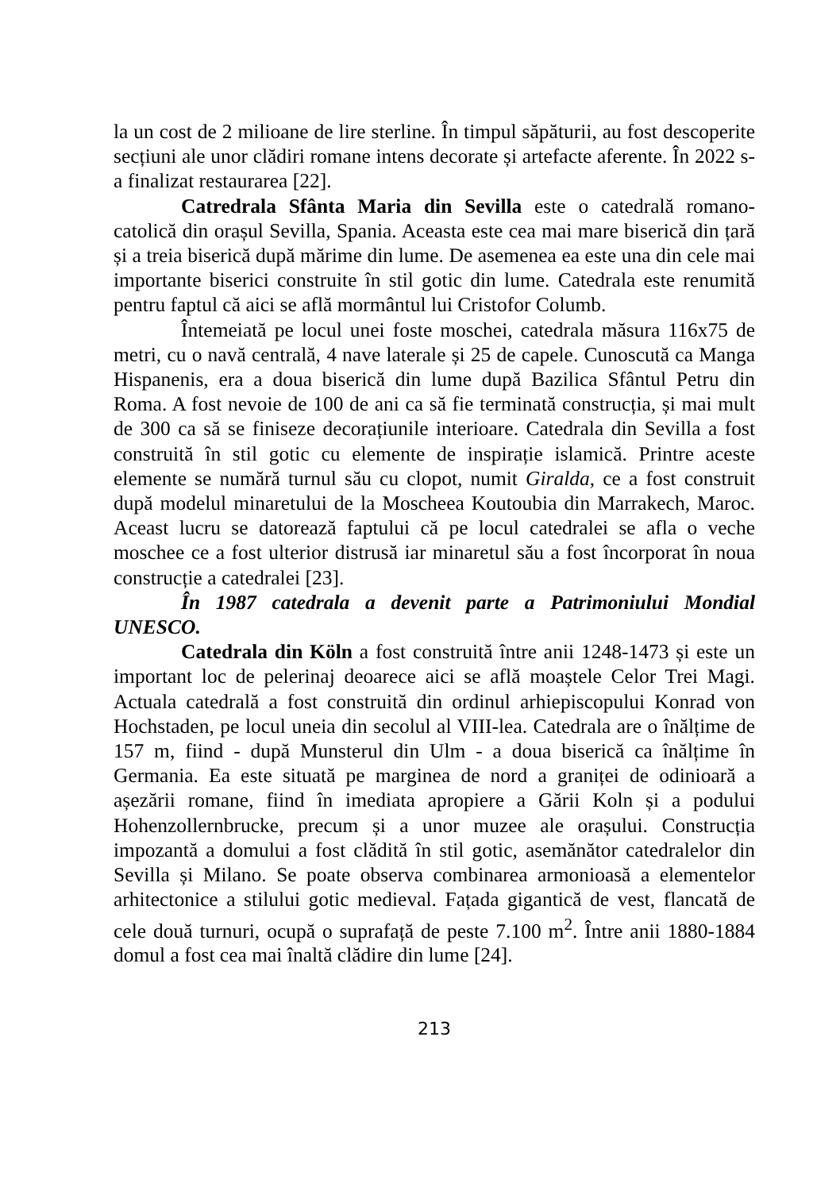la un cost de 2 milioane de lire sterline. În timpul săpăturii, au fost descoperite secțiuni ale unor clădiri romane intens decorate și artefacte aferente. În 2022 s-a finalizat restaurarea [22].
Catredrala Sfânta Maria din Sevilla este o catedrală romano-catolică din orașul Sevilla, Spania. Aceasta este cea mai mare biserică din țară și a treia biserică după mărime din lume. De asemenea ea este una din cele mai importante biserici construite în stil gotic din lume. Catedrala este renumită pentru faptul că aici se află mormântul lui Cristofor Columb.
Întemeiată pe locul unei foste moschei, catedrala măsura 116x75 de metri, cu o navă centrală, 4 nave laterale și 25 de capele. Cunoscută ca Manga Hispanenis, era a doua biserică din lume după Bazilica Sfântul Petru din Roma. A fost nevoie de 100 de ani ca să fie terminată construcția, și mai mult de 300 ca să se finiseze decorațiunile interioare. Catedrala din Sevilla a fost construită în stil gotic cu elemente de inspirație islamică. Printre aceste elemente se numără turnul său cu clopot, numit Giralda, ce a fost construit după modelul minaretului de la Moscheea Koutoubia din Marrakech, Maroc. Aceast lucru se datorează faptului că pe locul catedralei se afla o veche moschee ce a fost ulterior distrusă iar minaretul său a fost încorporat în noua construcție a catedralei [23].
În 1987 catedrala a devenit parte a Patrimoniului Mondial UNESCO.
Catedrala din Köln a fost construită între anii 1248-1473 și este un important loc de pelerinaj deoarece aici se află moaștele Celor Trei Magi. Actuala catedrală a fost construită din ordinul arhiepiscopului Konrad von Hochstaden, pe locul uneia din secolul al VIII-lea. Catedrala are o înălțime de 157 m, fiind - după Munsterul din Ulm - a doua biserică ca înălțime în Germania. Ea este situată pe marginea de nord a graniței de odinioară a așezării romane, fiind în imediata apropiere a Gării Koln și a podului Hohenzollernbrucke, precum și a unor muzee ale orașului. Construcția impozantă a domului a fost clădită în stil gotic, asemănător catedralelor din Sevilla și Milano. Se poate observa combinarea armonioasă a elementelor arhitectonice a stilului gotic medieval. Fațada gigantică de vest, flancată de cele două turnuri, ocupă o suprafață de peste 7.100 m<sup>2</sup>. Între anii 1880-1884 domul a fost cea mai înaltă clădire din lume [24].
213